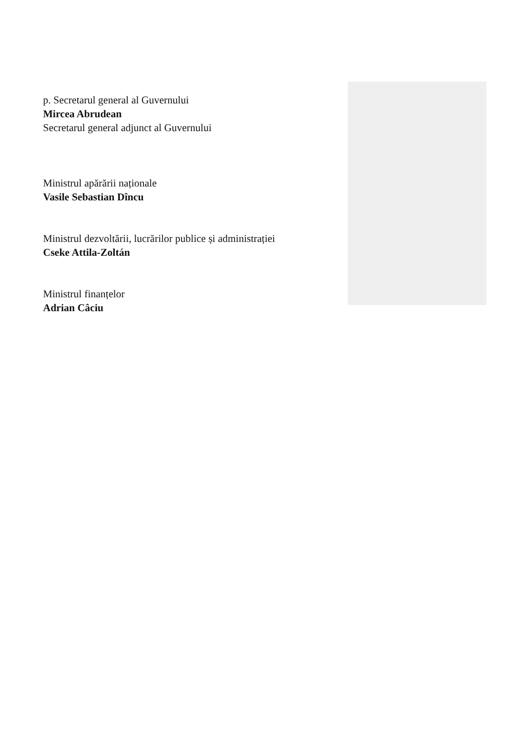p. Secretarul general al Guvernului
Mircea Abrudean
Secretarul general adjunct al Guvernului
Ministrul apărării naționale
Vasile Sebastian Dîncu
Ministrul dezvoltării, lucrărilor publice și administrației
Cseke Attila-Zoltán
Ministrul finanțelor
Adrian Câciu